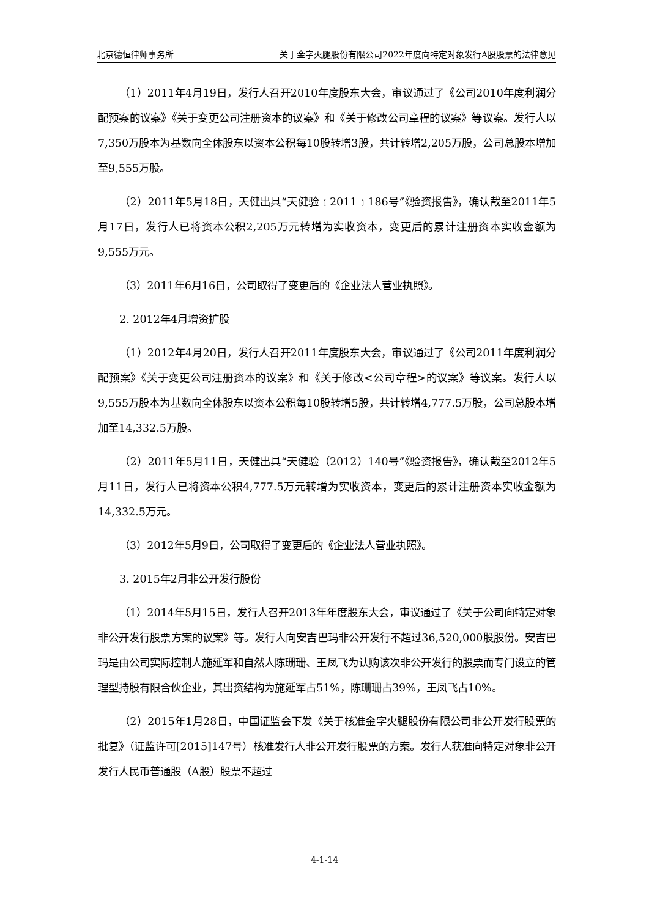北京德恒律师事务所 关于金字火腿股份有限公司2022年度向特定对象发行A股股票的法律意见
（1）2011年4月19日，发行人召开2010年度股东大会，审议通过了《公司2010年度利润分配预案的议案》《关于变更公司注册资本的议案》和《关于修改公司章程的议案》等议案。发行人以7,350万股本为基数向全体股东以资本公积每10股转增3股，共计转增2,205万股，公司总股本增加至9,555万股。
（2）2011年5月18日，天健出具“天健验﹝2011﹞186号”《验资报告》，确认截至2011年5月17日，发行人已将资本公积2,205万元转增为实收资本，变更后的累计注册资本实收金额为9,555万元。
（3）2011年6月16日，公司取得了变更后的《企业法人营业执照》。
2. 2012年4月增资扩股
（1）2012年4月20日，发行人召开2011年度股东大会，审议通过了《公司2011年度利润分配预案》《关于变更公司注册资本的议案》和《关于修改<公司章程>的议案》等议案。发行人以9,555万股本为基数向全体股东以资本公积每10股转增5股，共计转增4,777.5万股，公司总股本增加至14,332.5万股。
（2）2011年5月11日，天健出具“天健验（2012）140号”《验资报告》，确认截至2012年5月11日，发行人已将资本公积4,777.5万元转增为实收资本，变更后的累计注册资本实收金额为14,332.5万元。
（3）2012年5月9日，公司取得了变更后的《企业法人营业执照》。
3. 2015年2月非公开发行股份
（1）2014年5月15日，发行人召开2013年年度股东大会，审议通过了《关于公司向特定对象非公开发行股票方案的议案》等。发行人向安吉巴玛非公开发行不超过36,520,000股股份。安吉巴玛是由公司实际控制人施延军和自然人陈珊珊、王凤飞为认购该次非公开发行的股票而专门设立的管理型持股有限合伙企业，其出资结构为施延军占51%，陈珊珊占39%，王凤飞占10%。
（2）2015年1月28日，中国证监会下发《关于核准金字火腿股份有限公司非公开发行股票的批复》（证监许可[2015]147号）核准发行人非公开发行股票的方案。发行人获准向特定对象非公开发行人民币普通股（A股）股票不超过
4-1-14